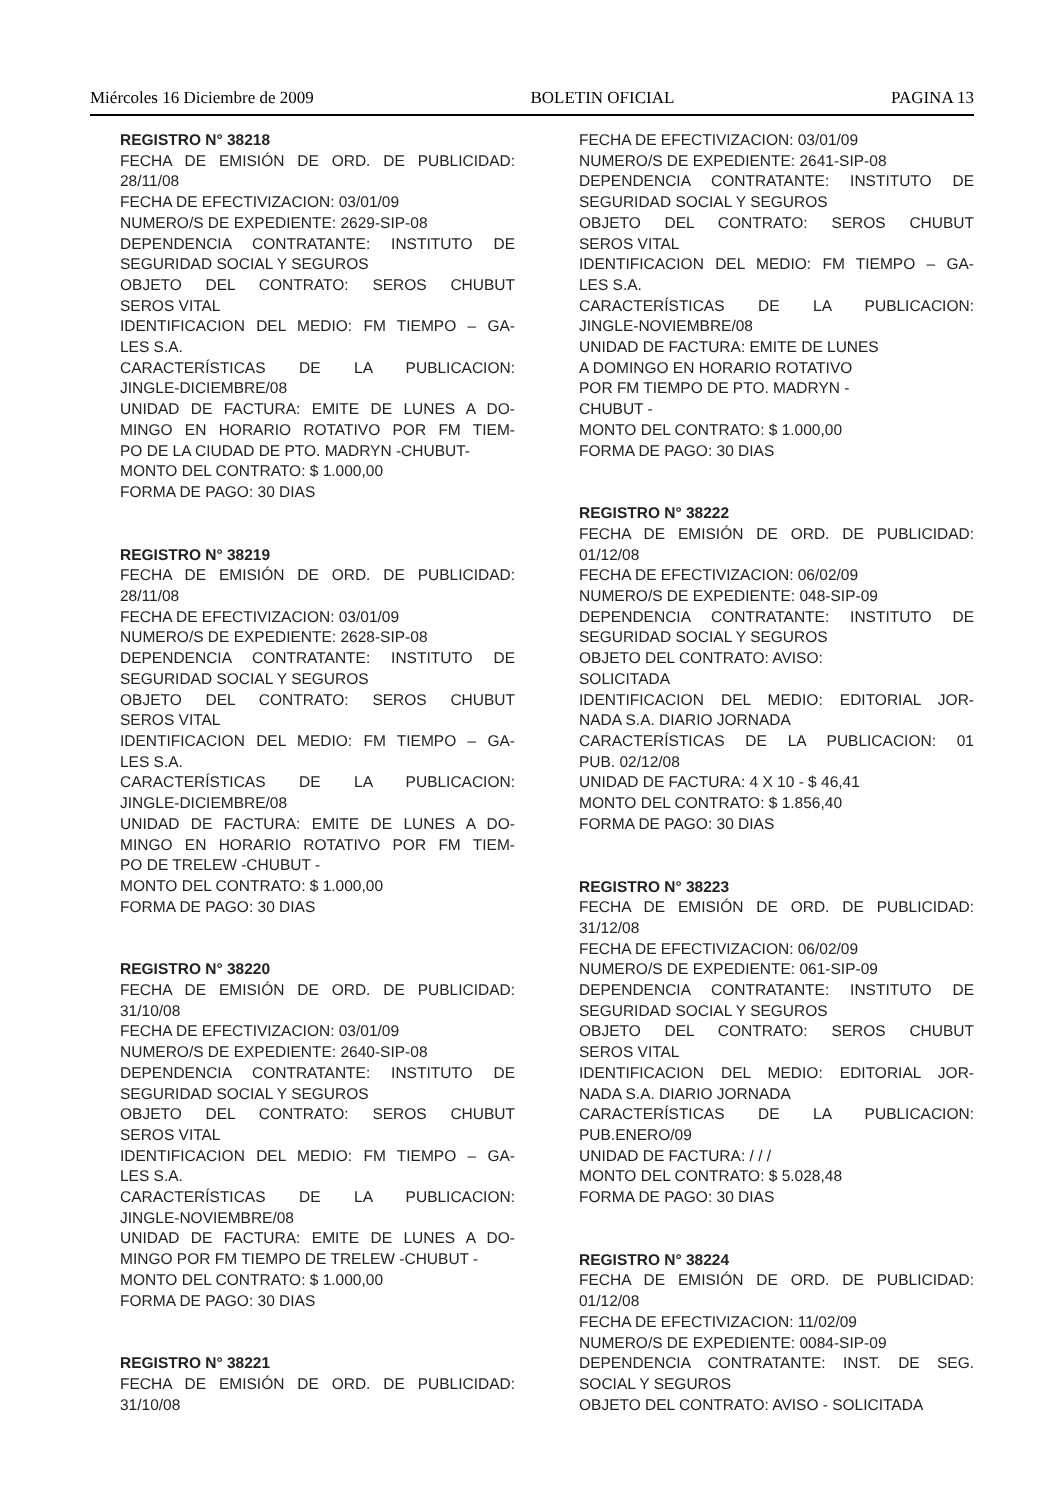Miércoles 16 Diciembre de 2009 BOLETIN OFICIAL PAGINA 13
REGISTRO N° 38218
FECHA DE EMISIÓN DE ORD. DE PUBLICIDAD:
28/11/08
FECHA DE EFECTIVIZACION: 03/01/09
NUMERO/S DE EXPEDIENTE: 2629-SIP-08
DEPENDENCIA CONTRATANTE: INSTITUTO DE
SEGURIDAD SOCIAL Y SEGUROS
OBJETO DEL CONTRATO: SEROS CHUBUT
SEROS VITAL
IDENTIFICACION DEL MEDIO: FM TIEMPO – GA-
LES S.A.
CARACTERÍSTICAS DE LA PUBLICACION:
JINGLE-DICIEMBRE/08
UNIDAD DE FACTURA: EMITE DE LUNES A DO-
MINGO EN HORARIO ROTATIVO POR FM TIEM-
PO DE LA CIUDAD DE PTO. MADRYN -CHUBUT-
MONTO DEL CONTRATO: $ 1.000,00
FORMA DE PAGO: 30 DIAS
REGISTRO N° 38219
FECHA DE EMISIÓN DE ORD. DE PUBLICIDAD:
28/11/08
FECHA DE EFECTIVIZACION: 03/01/09
NUMERO/S DE EXPEDIENTE: 2628-SIP-08
DEPENDENCIA CONTRATANTE: INSTITUTO DE
SEGURIDAD SOCIAL Y SEGUROS
OBJETO DEL CONTRATO: SEROS CHUBUT
SEROS VITAL
IDENTIFICACION DEL MEDIO: FM TIEMPO – GA-
LES S.A.
CARACTERÍSTICAS DE LA PUBLICACION:
JINGLE-DICIEMBRE/08
UNIDAD DE FACTURA: EMITE DE LUNES A DO-
MINGO EN HORARIO ROTATIVO POR FM TIEM-
PO DE TRELEW -CHUBUT -
MONTO DEL CONTRATO: $ 1.000,00
FORMA DE PAGO: 30 DIAS
REGISTRO N° 38220
FECHA DE EMISIÓN DE ORD. DE PUBLICIDAD:
31/10/08
FECHA DE EFECTIVIZACION: 03/01/09
NUMERO/S DE EXPEDIENTE: 2640-SIP-08
DEPENDENCIA CONTRATANTE: INSTITUTO DE
SEGURIDAD SOCIAL Y SEGUROS
OBJETO DEL CONTRATO: SEROS CHUBUT
SEROS VITAL
IDENTIFICACION DEL MEDIO: FM TIEMPO – GA-
LES S.A.
CARACTERÍSTICAS DE LA PUBLICACION:
JINGLE-NOVIEMBRE/08
UNIDAD DE FACTURA: EMITE DE LUNES A DO-
MINGO POR FM TIEMPO DE TRELEW -CHUBUT -
MONTO DEL CONTRATO: $ 1.000,00
FORMA DE PAGO: 30 DIAS
REGISTRO N° 38221
FECHA DE EMISIÓN DE ORD. DE PUBLICIDAD:
31/10/08
FECHA DE EFECTIVIZACION: 03/01/09
NUMERO/S DE EXPEDIENTE: 2641-SIP-08
DEPENDENCIA CONTRATANTE: INSTITUTO DE
SEGURIDAD SOCIAL Y SEGUROS
OBJETO DEL CONTRATO: SEROS CHUBUT
SEROS VITAL
IDENTIFICACION DEL MEDIO: FM TIEMPO – GA-
LES S.A.
CARACTERÍSTICAS DE LA PUBLICACION:
JINGLE-NOVIEMBRE/08
UNIDAD DE FACTURA: EMITE DE LUNES
A DOMINGO EN HORARIO ROTATIVO
POR FM TIEMPO DE PTO. MADRYN -
CHUBUT -
MONTO DEL CONTRATO: $ 1.000,00
FORMA DE PAGO: 30 DIAS
REGISTRO N° 38222
FECHA DE EMISIÓN DE ORD. DE PUBLICIDAD:
01/12/08
FECHA DE EFECTIVIZACION: 06/02/09
NUMERO/S DE EXPEDIENTE: 048-SIP-09
DEPENDENCIA CONTRATANTE: INSTITUTO DE
SEGURIDAD SOCIAL Y SEGUROS
OBJETO DEL CONTRATO: AVISO:
SOLICITADA
IDENTIFICACION DEL MEDIO: EDITORIAL JOR-
NADA S.A. DIARIO JORNADA
CARACTERÍSTICAS DE LA PUBLICACION: 01
PUB. 02/12/08
UNIDAD DE FACTURA: 4 X 10 - $ 46,41
MONTO DEL CONTRATO: $ 1.856,40
FORMA DE PAGO: 30 DIAS
REGISTRO N° 38223
FECHA DE EMISIÓN DE ORD. DE PUBLICIDAD:
31/12/08
FECHA DE EFECTIVIZACION: 06/02/09
NUMERO/S DE EXPEDIENTE: 061-SIP-09
DEPENDENCIA CONTRATANTE: INSTITUTO DE
SEGURIDAD SOCIAL Y SEGUROS
OBJETO DEL CONTRATO: SEROS CHUBUT
SEROS VITAL
IDENTIFICACION DEL MEDIO: EDITORIAL JOR-
NADA S.A. DIARIO JORNADA
CARACTERÍSTICAS DE LA PUBLICACION:
PUB.ENERO/09
UNIDAD DE FACTURA: / / /
MONTO DEL CONTRATO: $ 5.028,48
FORMA DE PAGO: 30 DIAS
REGISTRO N° 38224
FECHA DE EMISIÓN DE ORD. DE PUBLICIDAD:
01/12/08
FECHA DE EFECTIVIZACION: 11/02/09
NUMERO/S DE EXPEDIENTE: 0084-SIP-09
DEPENDENCIA CONTRATANTE: INST. DE SEG.
SOCIAL Y SEGUROS
OBJETO DEL CONTRATO: AVISO - SOLICITADA